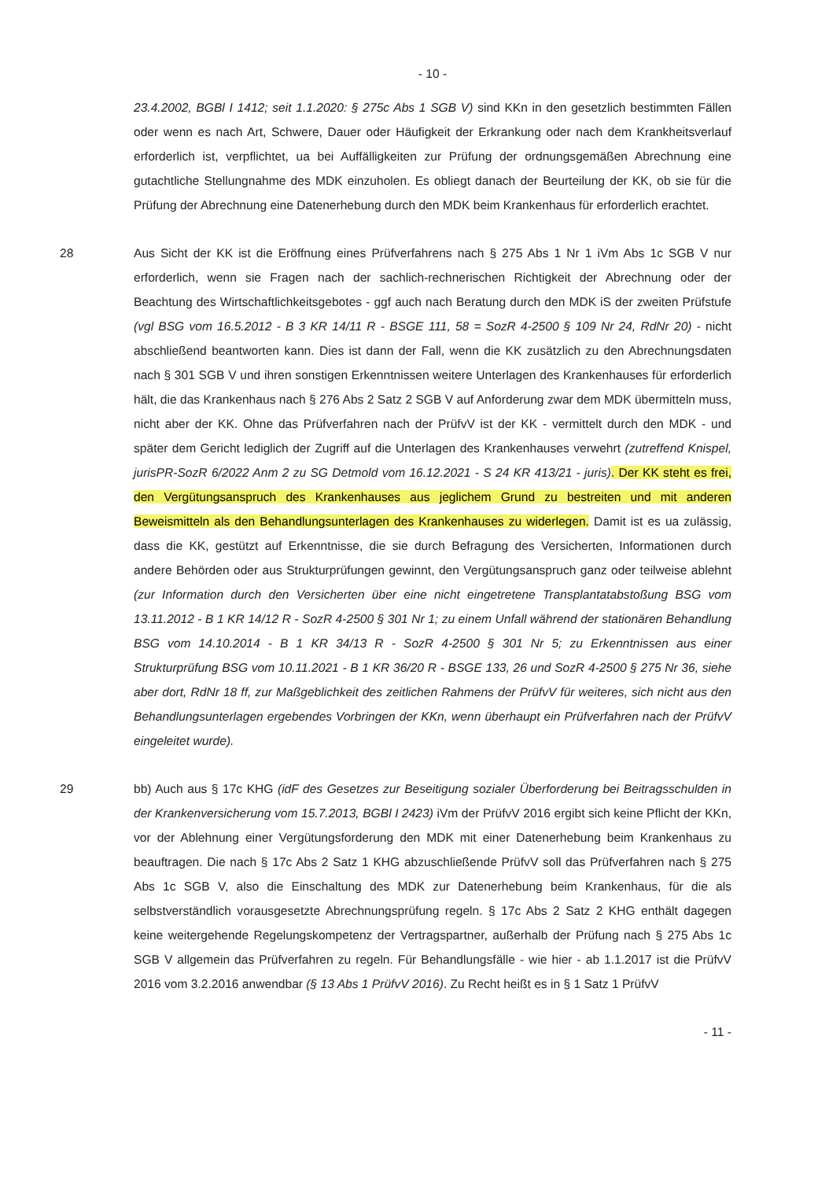- 10 -
23.4.2002, BGBl I 1412; seit 1.1.2020: § 275c Abs 1 SGB V) sind KKn in den gesetzlich bestimmten Fällen oder wenn es nach Art, Schwere, Dauer oder Häufigkeit der Erkrankung oder nach dem Krankheitsverlauf erforderlich ist, verpflichtet, ua bei Auffälligkeiten zur Prüfung der ordnungsgemäßen Abrechnung eine gutachtliche Stellungnahme des MDK einzuholen. Es obliegt danach der Beurteilung der KK, ob sie für die Prüfung der Abrechnung eine Datenerhebung durch den MDK beim Krankenhaus für erforderlich erachtet.
28 Aus Sicht der KK ist die Eröffnung eines Prüfverfahrens nach § 275 Abs 1 Nr 1 iVm Abs 1c SGB V nur erforderlich, wenn sie Fragen nach der sachlich-rechnerischen Richtigkeit der Abrechnung oder der Beachtung des Wirtschaftlichkeitsgebotes - ggf auch nach Beratung durch den MDK iS der zweiten Prüfstufe (vgl BSG vom 16.5.2012 - B 3 KR 14/11 R - BSGE 111, 58 = SozR 4-2500 § 109 Nr 24, RdNr 20) - nicht abschließend beantworten kann. Dies ist dann der Fall, wenn die KK zusätzlich zu den Abrechnungsdaten nach § 301 SGB V und ihren sonstigen Erkenntnissen weitere Unterlagen des Krankenhauses für erforderlich hält, die das Krankenhaus nach § 276 Abs 2 Satz 2 SGB V auf Anforderung zwar dem MDK übermitteln muss, nicht aber der KK. Ohne das Prüfverfahren nach der PrüfvV ist der KK - vermittelt durch den MDK - und später dem Gericht lediglich der Zugriff auf die Unterlagen des Krankenhauses verwehrt (zutreffend Knispel, jurisPR-SozR 6/2022 Anm 2 zu SG Detmold vom 16.12.2021 - S 24 KR 413/21 - juris). Der KK steht es frei, den Vergütungsanspruch des Krankenhauses aus jeglichem Grund zu bestreiten und mit anderen Beweismitteln als den Behandlungsunterlagen des Krankenhauses zu widerlegen. Damit ist es ua zulässig, dass die KK, gestützt auf Erkenntnisse, die sie durch Befragung des Versicherten, Informationen durch andere Behörden oder aus Strukturprüfungen gewinnt, den Vergütungsanspruch ganz oder teilweise ablehnt (zur Information durch den Versicherten über eine nicht eingetretene Transplantatabstoßung BSG vom 13.11.2012 - B 1 KR 14/12 R - SozR 4-2500 § 301 Nr 1; zu einem Unfall während der stationären Behandlung BSG vom 14.10.2014 - B 1 KR 34/13 R - SozR 4-2500 § 301 Nr 5; zu Erkenntnissen aus einer Strukturprüfung BSG vom 10.11.2021 - B 1 KR 36/20 R - BSGE 133, 26 und SozR 4-2500 § 275 Nr 36, siehe aber dort, RdNr 18 ff, zur Maßgeblichkeit des zeitlichen Rahmens der PrüfvV für weiteres, sich nicht aus den Behandlungsunterlagen ergebendes Vorbringen der KKn, wenn überhaupt ein Prüfverfahren nach der PrüfvV eingeleitet wurde).
29 bb) Auch aus § 17c KHG (idF des Gesetzes zur Beseitigung sozialer Überforderung bei Beitragsschulden in der Krankenversicherung vom 15.7.2013, BGBl I 2423) iVm der PrüfvV 2016 ergibt sich keine Pflicht der KKn, vor der Ablehnung einer Vergütungsforderung den MDK mit einer Datenerhebung beim Krankenhaus zu beauftragen. Die nach § 17c Abs 2 Satz 1 KHG abzuschließende PrüfvV soll das Prüfverfahren nach § 275 Abs 1c SGB V, also die Einschaltung des MDK zur Datenerhebung beim Krankenhaus, für die als selbstverständlich vorausgesetzte Abrechnungsprüfung regeln. § 17c Abs 2 Satz 2 KHG enthält dagegen keine weitergehende Regelungskompetenz der Vertragspartner, außerhalb der Prüfung nach § 275 Abs 1c SGB V allgemein das Prüfverfahren zu regeln. Für Behandlungsfälle - wie hier - ab 1.1.2017 ist die PrüfvV 2016 vom 3.2.2016 anwendbar (§ 13 Abs 1 PrüfvV 2016). Zu Recht heißt es in § 1 Satz 1 PrüfvV
- 11 -